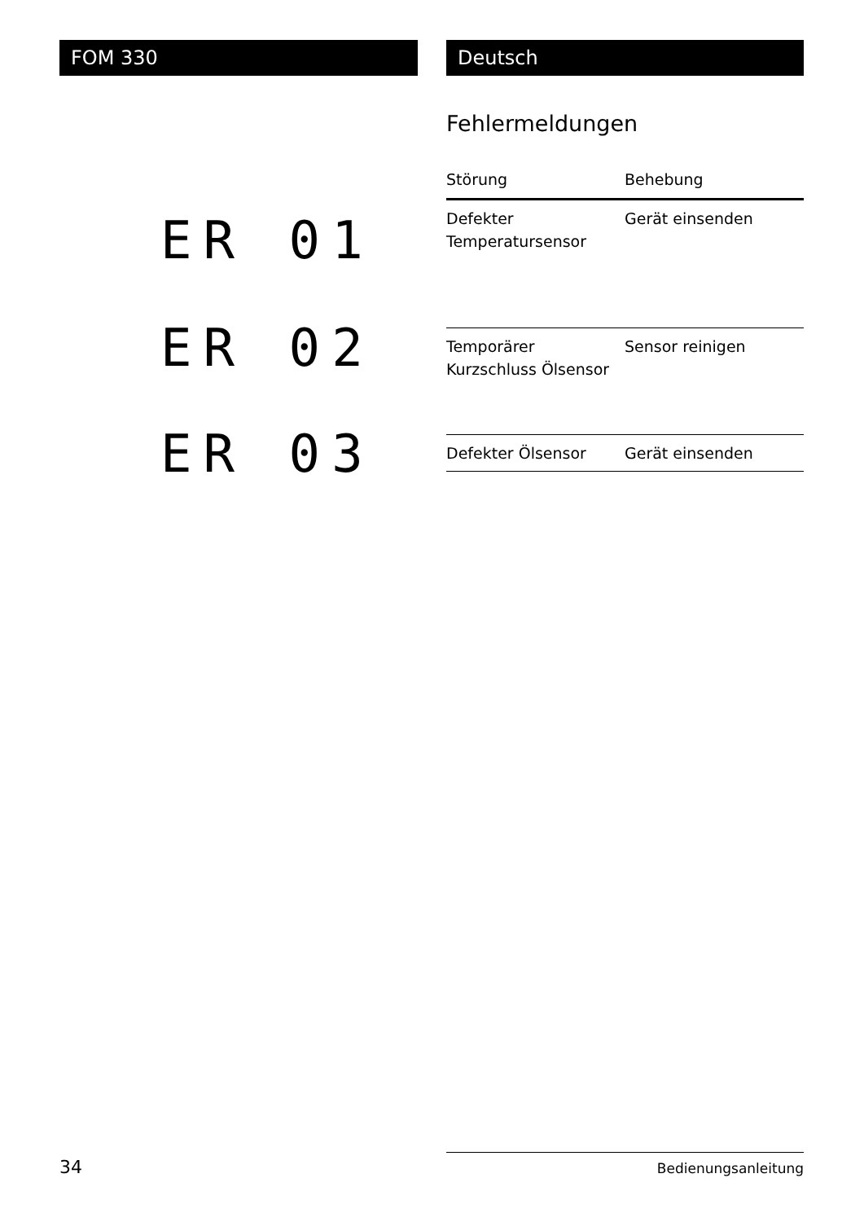FOM 330
Deutsch
Fehlermeldungen
| Störung | Behebung |
| --- | --- |
| Defekter Temperatursensor | Gerät einsenden |
| Temporärer Kurzschluss Ölsensor | Sensor reinigen |
| Defekter Ölsensor | Gerät einsenden |
ER 01
ER 02
ER 03
34 Bedienungsanleitung